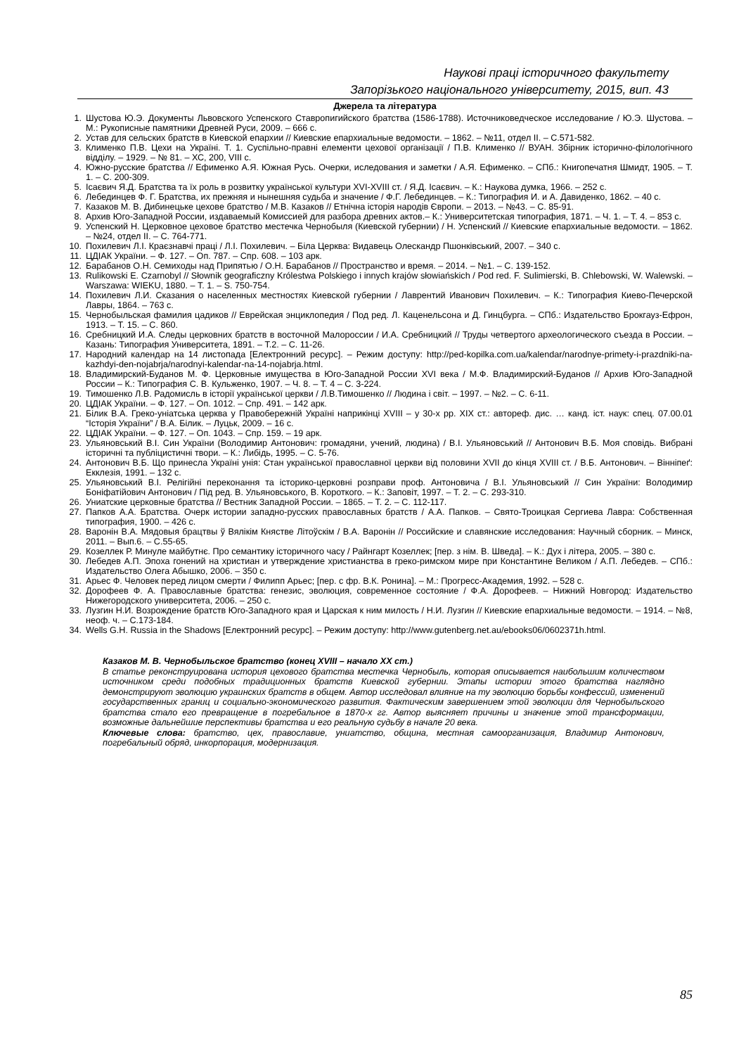Наукові праці історичного факультету
Запорізького національного університету, 2015, вип. 43
Джерела та література
1. Шустова Ю.Э. Документы Львовского Успенского Ставропигийского братства (1586-1788). Источниковедческое исследование / Ю.Э. Шустова. – М.: Рукописные памятники Древней Руси, 2009. – 666 с.
2. Устав для сельских братств в Киевской епархии // Киевские епархиальные ведомости. – 1862. – №11, отдел II. – С.571-582.
3. Клименко П.В. Цехи на Україні. Т. 1. Суспільно-правні елементи цехової організації / П.В. Клименко // ВУАН. Збірник історично-філологічного відділу. – 1929. – № 81. – ХС, 200, VIII с.
4. Южно-русские братства // Ефименко А.Я. Южная Русь. Очерки, иследования и заметки / А.Я. Ефименко. – СПб.: Книгопечатня Шмидт, 1905. – Т. 1. – С. 200-309.
5. Ісаєвич Я.Д. Братства та їх роль в розвитку української культури XVI-XVIII ст. / Я.Д. Ісаєвич. – К.: Наукова думка, 1966. – 252 с.
6. Лебединцев Ф. Г. Братства, их прежняя и нынешняя судьба и значение / Ф.Г. Лебединцев. – К.: Типография И. и А. Давиденко, 1862. – 40 с.
7. Казаков М. В. Дибинецьке цехове братство / М.В. Казаков // Етнічна історія народів Європи. – 2013. – №43. – С. 85-91.
8. Архив Юго-Западной России, издаваемый Комиссией для разбора древних актов.– К.: Университетская типография, 1871. – Ч. 1. – Т. 4. – 853 с.
9. Успенский Н. Церковное цеховое братство местечка Чернобыля (Киевской губернии) / Н. Успенский // Киевские епархиальные ведомости. – 1862. – №24, отдел II. – С. 764-771.
10. Похилевич Л.І. Краєзнавчі праці / Л.І. Похилевич. – Біла Церква: Видавець Олескандр Пшонківський, 2007. – 340 с.
11. ЦДІАК України. – Ф. 127. – Оп. 787. – Спр. 608. – 103 арк.
12. Барабанов О.Н. Семиходы над Припятью / О.Н. Барабанов // Пространство и время. – 2014. – №1. – С. 139-152.
13. Rulikowski E. Czarnobyl // Słownik geograficzny Królestwa Polskiego i innych krajów słowiańskich / Pod red. F. Sulimierski, B. Chlebowski, W. Walewski. – Warszawa: WIEKU, 1880. – T. 1. – S. 750-754.
14. Похилевич Л.И. Сказания о населенных местностях Киевской губернии / Лаврентий Иванович Похилевич. – К.: Типография Киево-Печерской Лавры, 1864. – 763 с.
15. Чернобыльская фамилия цадиков // Еврейская энциклопедия / Под ред. Л. Каценельсона и Д. Гинцбурга. – СПб.: Издательство Брокгауз-Ефрон, 1913. – Т. 15. – С. 860.
16. Сребницкий И.А. Следы церковних братств в восточной Малороссии / И.А. Сребницкий // Труды четвертого археологического съезда в России. – Казань: Типография Университета, 1891. – Т.2. – С. 11-26.
17. Народний календар на 14 листопада [Електронний ресурс]. – Режим доступу: http://ped-kopilka.com.ua/kalendar/narodnye-primety-i-prazdniki-na-kazhdyi-den-nojabrja/narodnyi-kalendar-na-14-nojabrja.html.
18. Владимирский-Буданов М. Ф. Церковные имущества в Юго-Западной России XVI века / М.Ф. Владимирский-Буданов // Архив Юго-Западной России – К.: Типография С. В. Кульженко, 1907. – Ч. 8. – Т. 4 – С. 3-224.
19. Тимошенко Л.В. Радомисль в історії української церкви / Л.В.Тимошенко // Людина і світ. – 1997. – №2. – С. 6-11.
20. ЦДІАК України. – Ф. 127. – Оп. 1012. – Спр. 491. – 142 арк.
21. Білик В.А. Греко-уніатська церква у Правобережній Україні наприкінці XVIII – у 30-х рр. XIX ст.: автореф. дис. … канд. іст. наук: спец. 07.00.01 “Історія України” / В.А. Білик. – Луцьк, 2009. – 16 с.
22. ЦДІАК України. – Ф. 127. – Оп. 1043. – Спр. 159. – 19 арк.
23. Ульяновський В.І. Син України (Володимир Антонович: громадяни, учений, людина) / В.І. Ульяновський // Антонович В.Б. Моя сповідь. Вибрані історичні та публіцистичні твори. – К.: Либідь, 1995. – С. 5-76.
24. Антонович В.Б. Що принесла Україні унія: Стан української православної церкви від половини XVII до кінця XVIII ст. / В.Б. Антонович. – Вінніпеґ: Екклезія, 1991. – 132 с.
25. Ульяновський В.І. Релігійні переконання та історико-церковні розправи проф. Антоновича / В.І. Ульяновський // Син України: Володимир Боніфатійович Антонович / Під ред. В. Ульяновського, В. Короткого. – К.: Заповіт, 1997. – Т. 2. – С. 293-310.
26. Униатские церковные братства // Вестник Западной России. – 1865. – Т. 2. – С. 112-117.
27. Папков А.А. Братства. Очерк истории западно-русских православных братств / А.А. Папков. – Свято-Троицкая Сергиева Лавра: Собственная типография, 1900. – 426 с.
28. Варонін В.А. Мядовыя брацтвы ў Вялікім Княстве Літоўскім / В.А. Варонін // Российские и славянские исследования: Научный сборник. – Минск, 2011. – Вып.6. – С.55-65.
29. Козеллек Р. Минуле майбутнє. Про семантику історичного часу / Райнгарт Козеллек; [пер. з нім. В. Шведа]. – К.: Дух і літера, 2005. – 380 с.
30. Лебедев А.П. Эпоха гонений на христиан и утверждение христианства в греко-римском мире при Константине Великом / А.П. Лебедев. – СПб.: Издательство Олега Абышко, 2006. – 350 с.
31. Арьес Ф. Человек перед лицом смерти / Филипп Арьес; [пер. с фр. В.К. Ронина]. – М.: Прогресс-Академия, 1992. – 528 с.
32. Дорофеев Ф. А. Православные братства: генезис, эволюция, современное состояние / Ф.А. Дорофеев. – Нижний Новгород: Издательство Нижегородского университета, 2006. – 250 с.
33. Лузгин Н.И. Возрождение братств Юго-Западного края и Царская к ним милость / Н.И. Лузгин // Киевские епархиальные ведомости. – 1914. – №8, неоф. ч. – С.173-184.
34. Wells G.H. Russia in the Shadows [Електронний ресурс]. – Режим доступу: http://www.gutenberg.net.au/ebooks06/0602371h.html.
Казаков М. В. Чернобыльское братство (конец XVIII – начало XX ст.)
В статье реконструирована история цехового братства местечка Чернобыль, которая описывается наибольшим количеством источником среди подобных традиционных братств Киевской губернии. Этапы истории этого братства наглядно демонстрируют эволюцию украинских братств в общем. Автор исследовал влияние на ту эволюцию борьбы конфессий, изменений государственных границ и социально-экономического развития. Фактическим завершением этой эволюции для Чернобыльского братства стало его превращение в погребальное в 1870-х гг. Автор выясняет причины и значение этой трансформации, возможные дальнейшие перспективы братства и его реальную судьбу в начале 20 века.
Ключевые слова: братство, цех, православие, униатство, община, местная самоорганизация, Владимир Антонович, погребальный обряд, инкорпорация, модернизация.
85